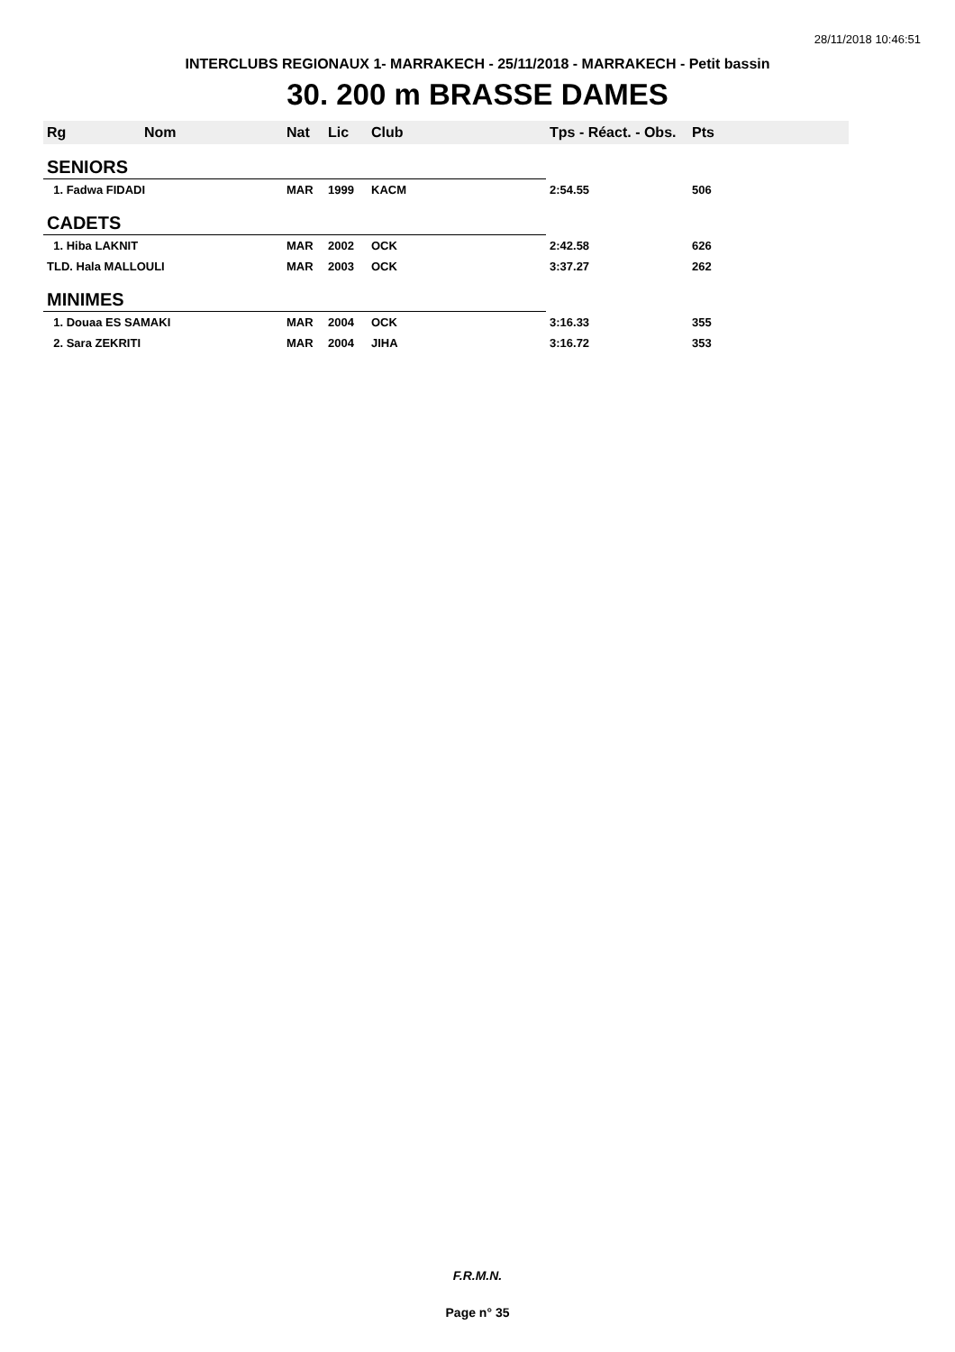28/11/2018 10:46:51
INTERCLUBS REGIONAUX 1- MARRAKECH - 25/11/2018 - MARRAKECH - Petit bassin
30. 200 m BRASSE DAMES
| Rg | Nom | Nat | Lic | Club | Tps - Réact. - Obs. | Pts |
| --- | --- | --- | --- | --- | --- | --- |
| SENIORS | | | | | | |
| 1. Fadwa FIDADI | | MAR | 1999 | KACM | 2:54.55 | 506 |
| CADETS | | | | | | |
| 1. Hiba LAKNIT | | MAR | 2002 | OCK | 2:42.58 | 626 |
| TLD. Hala MALLOULI | | MAR | 2003 | OCK | 3:37.27 | 262 |
| MINIMES | | | | | | |
| 1. Douaa ES SAMAKI | | MAR | 2004 | OCK | 3:16.33 | 355 |
| 2. Sara ZEKRITI | | MAR | 2004 | JIHA | 3:16.72 | 353 |
F.R.M.N.
Page n° 35